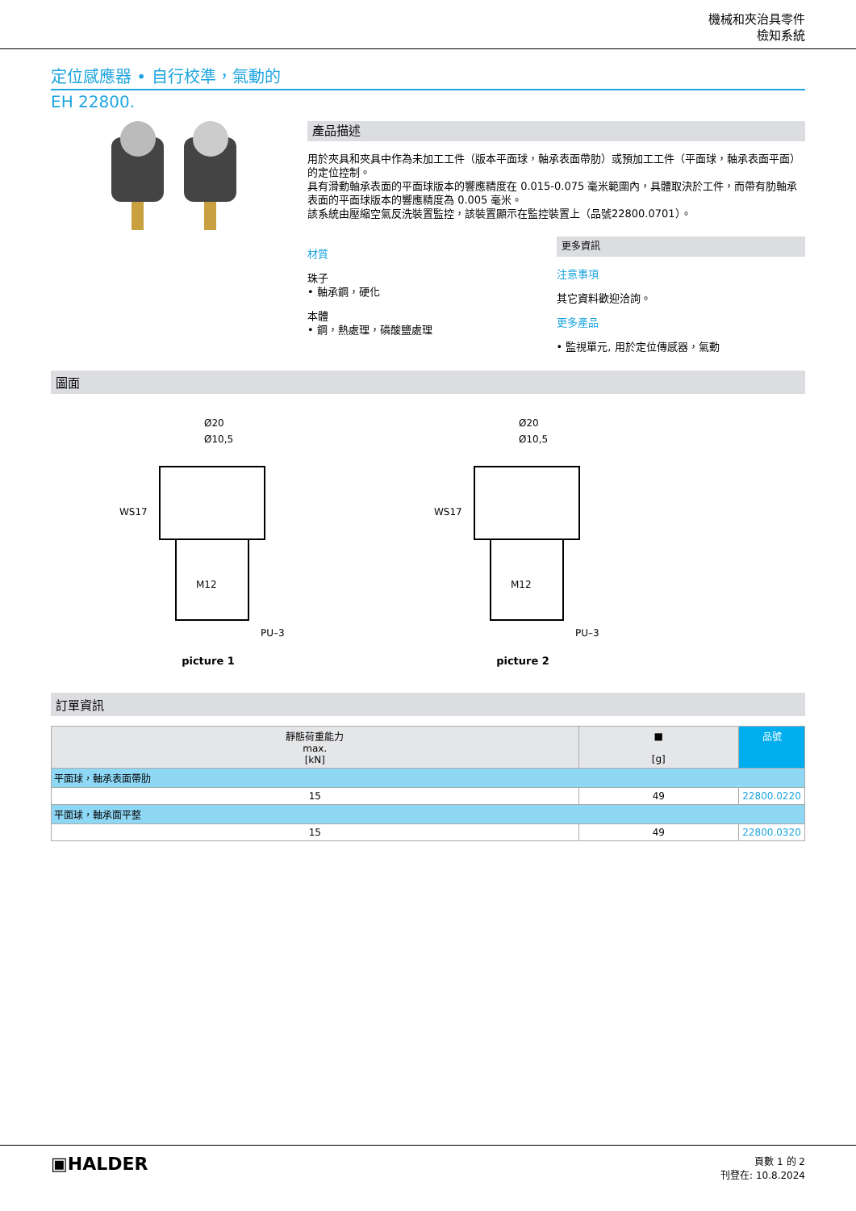機械和夾治具零件
檢知系統
定位感應器 • 自行校準，氣動的
EH 22800.
產品描述
用於夾具和夾具中作為未加工工件（版本平面球，軸承表面帶肋）或預加工工件（平面球，軸承表面平面）的定位控制。
具有滑動軸承表面的平面球版本的響應精度在 0.015-0.075 毫米範圍內，具體取決於工件，而帶有肋軸承表面的平面球版本的響應精度為 0.005 毫米。
該系統由壓縮空氣反洗裝置監控，該裝置顯示在監控裝置上（品號22800.0701）。
材質
珠子
• 軸承鋼，硬化
本體
• 鋼，熱處理，磷酸鹽處理
更多資訊
注意事項
其它資料歡迎洽詢。
更多產品
• 監視單元, 用於定位傳感器，氣動
圖面
WS17
Ø20
Ø10,5
M12
PU–3
picture 1
WS17
Ø20
Ø10,5
M12
PU–3
picture 2
訂單資訊
| 靜態荷重能力 max. [kN] | ■ [g] | 品號 |
| --- | --- | --- |
| 平面球，軸承表面帶肋 | | |
| 15 | 49 | 22800.0220 |
| 平面球，軸承面平整 | | |
| 15 | 49 | 22800.0320 |
▣HALDER
頁數 1 的 2
刊登在: 10.8.2024